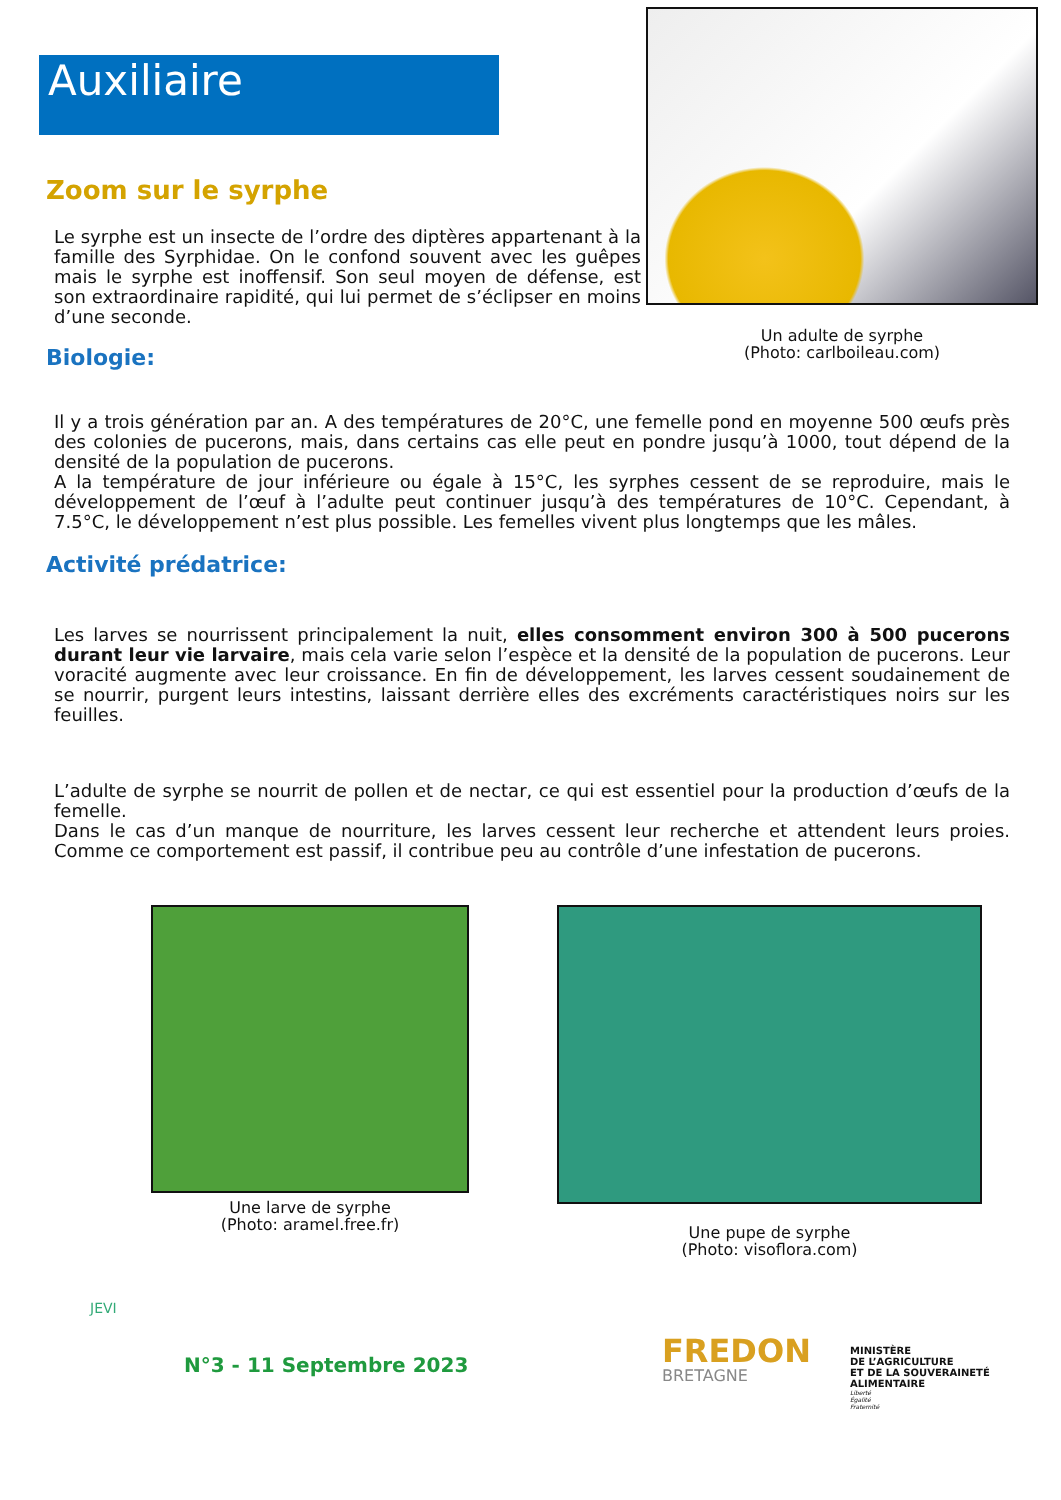Auxiliaire
Un adulte de syrphe
(Photo: carlboileau.com)
Zoom sur le syrphe
Le syrphe est un insecte de l’ordre des diptères appartenant à la famille des Syrphidae. On le confond souvent avec les guêpes mais le syrphe est inoffensif. Son seul moyen de défense, est son extraordinaire rapidité, qui lui permet de s’éclipser en moins d’une seconde.
Biologie:
Il y a trois génération par an. A des températures de 20°C, une femelle pond en moyenne 500 œufs près des colonies de pucerons, mais, dans certains cas elle peut en pondre jusqu’à 1000, tout dépend de la densité de la population de pucerons.
A la température de jour inférieure ou égale à 15°C, les syrphes cessent de se reproduire, mais le développement de l’œuf à l’adulte peut continuer jusqu’à des températures de 10°C. Cependant, à 7.5°C, le développement n’est plus possible. Les femelles vivent plus longtemps que les mâles.
Activité prédatrice:
Les larves se nourrissent principalement la nuit, elles consomment environ 300 à 500 pucerons durant leur vie larvaire, mais cela varie selon l’espèce et la densité de la population de pucerons. Leur voracité augmente avec leur croissance. En fin de développement, les larves cessent soudainement de se nourrir, purgent leurs intestins, laissant derrière elles des excréments caractéristiques noirs sur les feuilles.
L’adulte de syrphe se nourrit de pollen et de nectar, ce qui est essentiel pour la production d’œufs de la femelle.
Dans le cas d’un manque de nourriture, les larves cessent leur recherche et attendent leurs proies. Comme ce comportement est passif, il contribue peu au contrôle d’une infestation de pucerons.
Une larve de syrphe
(Photo: aramel.free.fr)
Une pupe de syrphe
(Photo: visoflora.com)
JEVI
N°3 - 11 Septembre 2023
FREDON
BRETAGNE
MINISTÈRE
DE L’AGRICULTURE
ET DE LA SOUVERAINETÉ
ALIMENTAIRE
Liberté
Égalité
Fraternité